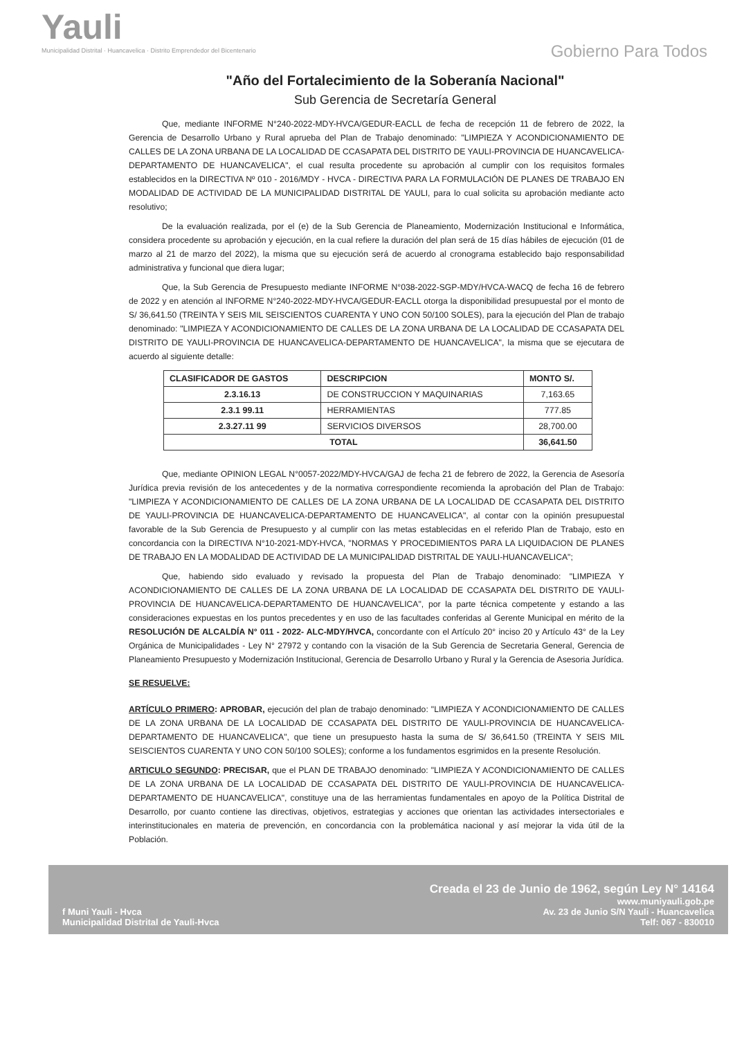Yauli
Municipalidad Distrital · Huancavelica · Distrito Emprendedor del Bicentenario
Gobierno Para Todos
"Año del Fortalecimiento de la Soberanía Nacional"
Sub Gerencia de Secretaría General
Que, mediante INFORME N°240-2022-MDY-HVCA/GEDUR-EACLL de fecha de recepción 11 de febrero de 2022, la Gerencia de Desarrollo Urbano y Rural aprueba del Plan de Trabajo denominado: "LIMPIEZA Y ACONDICIONAMIENTO DE CALLES DE LA ZONA URBANA DE LA LOCALIDAD DE CCASAPATA DEL DISTRITO DE YAULI-PROVINCIA DE HUANCAVELICA-DEPARTAMENTO DE HUANCAVELICA", el cual resulta procedente su aprobación al cumplir con los requisitos formales establecidos en la DIRECTIVA Nº 010 - 2016/MDY - HVCA - DIRECTIVA PARA LA FORMULACIÓN DE PLANES DE TRABAJO EN MODALIDAD DE ACTIVIDAD DE LA MUNICIPALIDAD DISTRITAL DE YAULI, para lo cual solicita su aprobación mediante acto resolutivo;
De la evaluación realizada, por el (e) de la Sub Gerencia de Planeamiento, Modernización Institucional e Informática, considera procedente su aprobación y ejecución, en la cual refiere la duración del plan será de 15 días hábiles de ejecución (01 de marzo al 21 de marzo del 2022), la misma que su ejecución será de acuerdo al cronograma establecido bajo responsabilidad administrativa y funcional que diera lugar;
Que, la Sub Gerencia de Presupuesto mediante INFORME N°038-2022-SGP-MDY/HVCA-WACQ de fecha 16 de febrero de 2022 y en atención al INFORME N°240-2022-MDY-HVCA/GEDUR-EACLL otorga la disponibilidad presupuestal por el monto de S/ 36,641.50 (TREINTA Y SEIS MIL SEISCIENTOS CUARENTA Y UNO CON 50/100 SOLES), para la ejecución del Plan de trabajo denominado: "LIMPIEZA Y ACONDICIONAMIENTO DE CALLES DE LA ZONA URBANA DE LA LOCALIDAD DE CCASAPATA DEL DISTRITO DE YAULI-PROVINCIA DE HUANCAVELICA-DEPARTAMENTO DE HUANCAVELICA", la misma que se ejecutara de acuerdo al siguiente detalle:
| CLASIFICADOR DE GASTOS | DESCRIPCION | MONTO S/. |
| --- | --- | --- |
| 2.3.16.13 | DE CONSTRUCCION Y MAQUINARIAS | 7,163.65 |
| 2.3.1 99.11 | HERRAMIENTAS | 777.85 |
| 2.3.27.11 99 | SERVICIOS DIVERSOS | 28,700.00 |
| TOTAL | | 36,641.50 |
Que, mediante OPINION LEGAL N°0057-2022/MDY-HVCA/GAJ de fecha 21 de febrero de 2022, la Gerencia de Asesoría Jurídica previa revisión de los antecedentes y de la normativa correspondiente recomienda la aprobación del Plan de Trabajo: "LIMPIEZA Y ACONDICIONAMIENTO DE CALLES DE LA ZONA URBANA DE LA LOCALIDAD DE CCASAPATA DEL DISTRITO DE YAULI-PROVINCIA DE HUANCAVELICA-DEPARTAMENTO DE HUANCAVELICA", al contar con la opinión presupuestal favorable de la Sub Gerencia de Presupuesto y al cumplir con las metas establecidas en el referido Plan de Trabajo, esto en concordancia con la DIRECTIVA N°10-2021-MDY-HVCA, "NORMAS Y PROCEDIMIENTOS PARA LA LIQUIDACION DE PLANES DE TRABAJO EN LA MODALIDAD DE ACTIVIDAD DE LA MUNICIPALIDAD DISTRITAL DE YAULI-HUANCAVELICA";
Que, habiendo sido evaluado y revisado la propuesta del Plan de Trabajo denominado: "LIMPIEZA Y ACONDICIONAMIENTO DE CALLES DE LA ZONA URBANA DE LA LOCALIDAD DE CCASAPATA DEL DISTRITO DE YAULI-PROVINCIA DE HUANCAVELICA-DEPARTAMENTO DE HUANCAVELICA", por la parte técnica competente y estando a las consideraciones expuestas en los puntos precedentes y en uso de las facultades conferidas al Gerente Municipal en mérito de la RESOLUCIÓN DE ALCALDÍA N° 011 - 2022- ALC-MDY/HVCA, concordante con el Artículo 20° inciso 20 y Artículo 43° de la Ley Orgánica de Municipalidades - Ley N° 27972 y contando con la visación de la Sub Gerencia de Secretaria General, Gerencia de Planeamiento Presupuesto y Modernización Institucional, Gerencia de Desarrollo Urbano y Rural y la Gerencia de Asesoria Jurídica.
SE RESUELVE:
ARTÍCULO PRIMERO: APROBAR, ejecución del plan de trabajo denominado: "LIMPIEZA Y ACONDICIONAMIENTO DE CALLES DE LA ZONA URBANA DE LA LOCALIDAD DE CCASAPATA DEL DISTRITO DE YAULI-PROVINCIA DE HUANCAVELICA-DEPARTAMENTO DE HUANCAVELICA", que tiene un presupuesto hasta la suma de S/ 36,641.50 (TREINTA Y SEIS MIL SEISCIENTOS CUARENTA Y UNO CON 50/100 SOLES); conforme a los fundamentos esgrimidos en la presente Resolución.
ARTICULO SEGUNDO: PRECISAR, que el PLAN DE TRABAJO denominado: "LIMPIEZA Y ACONDICIONAMIENTO DE CALLES DE LA ZONA URBANA DE LA LOCALIDAD DE CCASAPATA DEL DISTRITO DE YAULI-PROVINCIA DE HUANCAVELICA-DEPARTAMENTO DE HUANCAVELICA", constituye una de las herramientas fundamentales en apoyo de la Política Distrital de Desarrollo, por cuanto contiene las directivas, objetivos, estrategias y acciones que orientan las actividades intersectoriales e interinstitucionales en materia de prevención, en concordancia con la problemática nacional y así mejorar la vida útil de la Población.
f Muni Yauli - Hvca
Municipalidad Distrital de Yauli-Hvca
Creada el 23 de Junio de 1962, según Ley N° 14164
www.muniyauli.gob.pe
Av. 23 de Junio S/N Yauli - Huancavelica
Telf: 067 - 830010